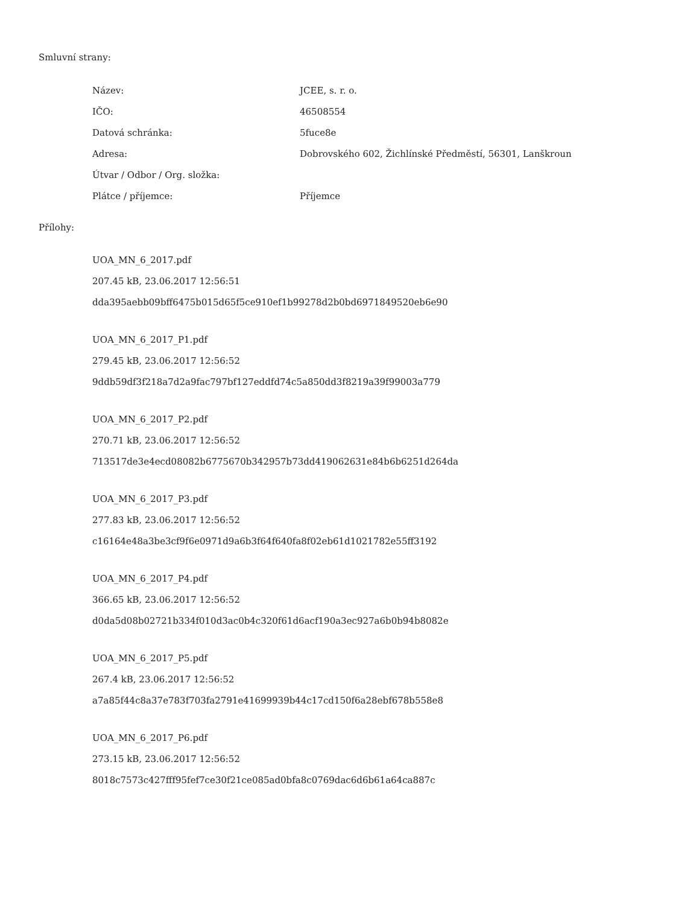Smluvní strany:
| Název: | JCEE, s. r. o. |
| IČO: | 46508554 |
| Datová schránka: | 5fuce8e |
| Adresa: | Dobrovského 602, Žichlínské Předměstí, 56301, Lanškroun |
| Útvar / Odbor / Org. složka: | |
| Plátce / příjemce: | Příjemce |
Přílohy:
UOA_MN_6_2017.pdf
207.45 kB, 23.06.2017 12:56:51
dda395aebb09bff6475b015d65f5ce910ef1b99278d2b0bd6971849520eb6e90
UOA_MN_6_2017_P1.pdf
279.45 kB, 23.06.2017 12:56:52
9ddb59df3f218a7d2a9fac797bf127eddfd74c5a850dd3f8219a39f99003a779
UOA_MN_6_2017_P2.pdf
270.71 kB, 23.06.2017 12:56:52
713517de3e4ecd08082b6775670b342957b73dd419062631e84b6b6251d264da
UOA_MN_6_2017_P3.pdf
277.83 kB, 23.06.2017 12:56:52
c16164e48a3be3cf9f6e0971d9a6b3f64f640fa8f02eb61d1021782e55ff3192
UOA_MN_6_2017_P4.pdf
366.65 kB, 23.06.2017 12:56:52
d0da5d08b02721b334f010d3ac0b4c320f61d6acf190a3ec927a6b0b94b8082e
UOA_MN_6_2017_P5.pdf
267.4 kB, 23.06.2017 12:56:52
a7a85f44c8a37e783f703fa2791e41699939b44c17cd150f6a28ebf678b558e8
UOA_MN_6_2017_P6.pdf
273.15 kB, 23.06.2017 12:56:52
8018c7573c427fff95fef7ce30f21ce085ad0bfa8c0769dac6d6b61a64ca887c